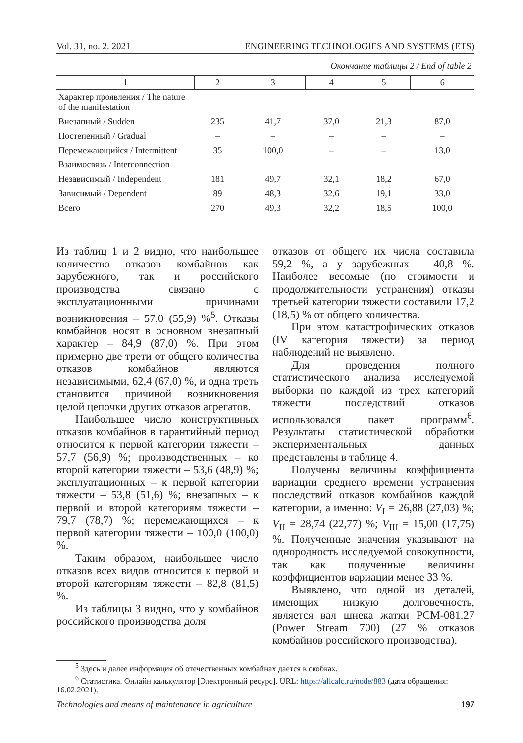Vol. 31, no. 2. 2021 ENGINEERING TECHNOLOGIES AND SYSTEMS (ETS)
Окончание таблицы 2 / End of table 2
| 1 | 2 | 3 | 4 | 5 | 6 |
| --- | --- | --- | --- | --- | --- |
| Характер проявления / The nature of the manifestation | | | | | |
| Внезапный / Sudden | 235 | 41,7 | 37,0 | 21,3 | 87,0 |
| Постепенный / Gradual | – | – | – | – | – |
| Перемежающийся / Intermittent | 35 | 100,0 | – | – | 13,0 |
| Взаимосвязь / Interconnection | | | | | |
| Независимый / Independent | 181 | 49,7 | 32,1 | 18,2 | 67,0 |
| Зависимый / Dependent | 89 | 48,3 | 32,6 | 19,1 | 33,0 |
| Всего | 270 | 49,3 | 32,2 | 18,5 | 100,0 |
Из таблиц 1 и 2 видно, что наибольшее количество отказов комбайнов как зарубежного, так и российского производства связано с эксплуатационными причинами возникновения – 57,0 (55,9) %<sup>5</sup>. Отказы комбайнов носят в основном внезапный характер – 84,9 (87,0) %. При этом примерно две трети от общего количества отказов комбайнов являются независимыми, 62,4 (67,0) %, и одна треть становится причиной возникновения целой цепочки других отказов агрегатов.
Наибольшее число конструктивных отказов комбайнов в гарантийный период относится к первой категории тяжести – 57,7 (56,9) %; производственных – ко второй категории тяжести – 53,6 (48,9) %; эксплуатационных – к первой категории тяжести – 53,8 (51,6) %; внезапных – к первой и второй категориям тяжести – 79,7 (78,7) %; перемежающихся – к первой категории тяжести – 100,0 (100,0) %.
Таким образом, наибольшее число отказов всех видов относится к первой и второй категориям тяжести – 82,8 (81,5) %.
Из таблицы 3 видно, что у комбайнов российского производства доля
отказов от общего их числа составила 59,2 %, а у зарубежных – 40,8 %. Наиболее весомые (по стоимости и продолжительности устранения) отказы третьей категории тяжести составили 17,2 (18,5) % от общего количества.
При этом катастрофических отказов (IV категория тяжести) за период наблюдений не выявлено.
Для проведения полного статистического анализа исследуемой выборки по каждой из трех категорий тяжести последствий отказов использовался пакет программ<sup>6</sup>. Результаты статистической обработки экспериментальных данных представлены в таблице 4.
Получены величины коэффициента вариации среднего времени устранения последствий отказов комбайнов каждой категории, а именно: V<sub>I</sub> = 26,88 (27,03) %; V<sub>II</sub> = 28,74 (22,77) %; V<sub>III</sub> = 15,00 (17,75) %. Полученные значения указывают на однородность исследуемой совокупности, так как полученные величины коэффициентов вариации менее 33 %.
Выявлено, что одной из деталей, имеющих низкую долговечность, является вал шнека жатки РСМ-081.27 (Power Stream 700) (27 % отказов комбайнов российского производства).
<sup>5</sup> Здесь и далее информация об отечественных комбайнах дается в скобках.
<sup>6</sup> Статистика. Онлайн калькулятор [Электронный ресурс]. URL: https://allcalc.ru/node/883 (дата обращения: 16.02.2021).
Technologies and means of maintenance in agriculture 197